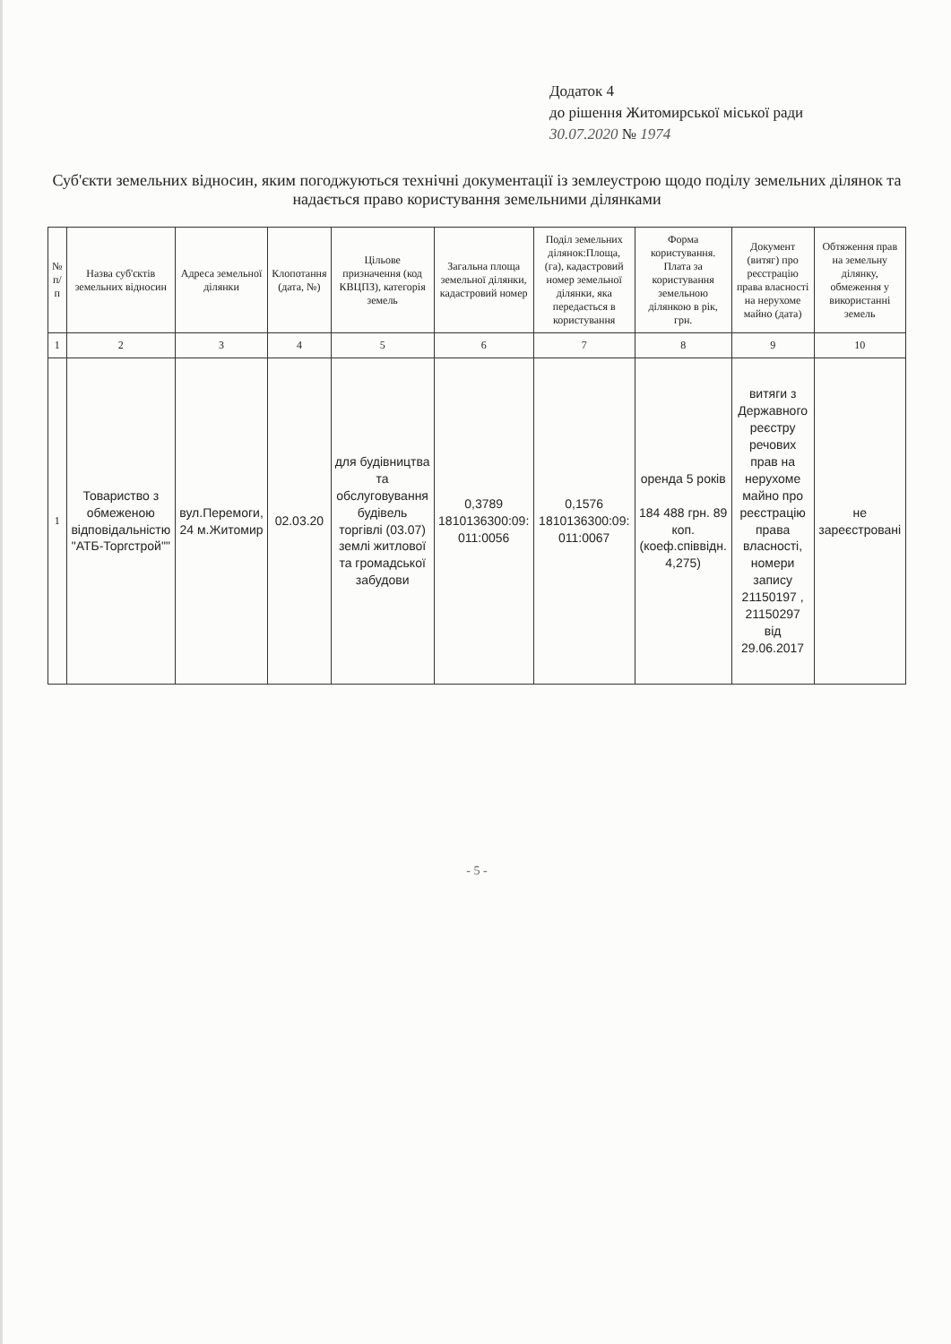Додаток 4
до рішення Житомирської міської ради
30.07.2020 № 1974
Суб'єкти земельних відносин, яким погоджуються технічні документації із землеустрою щодо поділу земельних ділянок та надається право користування земельними ділянками
| № п/п | Назва суб'єктів земельних відносин | Адреса земельної ділянки | Клопотання (дата, №) | Цільове призначення (код КВЦПЗ), категорія земель | Загальна площа земельної ділянки, кадастровий номер | Поділ земельних ділянок:Площа, (га), кадастровий номер земельної ділянки, яка передається в користування | Форма користування. Плата за користування земельною ділянкою в рік, грн. | Документ (витяг) про реєстрацію права власності на нерухоме майно (дата) | Обтяження прав на земельну ділянку, обмеження у використанні земель |
| --- | --- | --- | --- | --- | --- | --- | --- | --- | --- |
| 1 | 2 | 3 | 4 | 5 | 6 | 7 | 8 | 9 | 10 |
| 1 | Товариство з обмеженою відповідальністю "АТБ-Торгстрой"" | вул.Перемоги, 24 м.Житомир | 02.03.20 | для будівництва та обслуговування будівель торгівлі (03.07) землі житлової та громадської забудови | 0,3789 1810136300:09: 011:0056 | 0,1576 1810136300:09: 011:0067 | оренда 5 років 184 488 грн. 89 коп. (коеф.співвідн. 4,275) | витяги з Державного реєстру речових прав на нерухоме майно про реєстрацію права власності, номери запису 21150197 , 21150297 від 29.06.2017 | не зареєстровані |
- 5 -